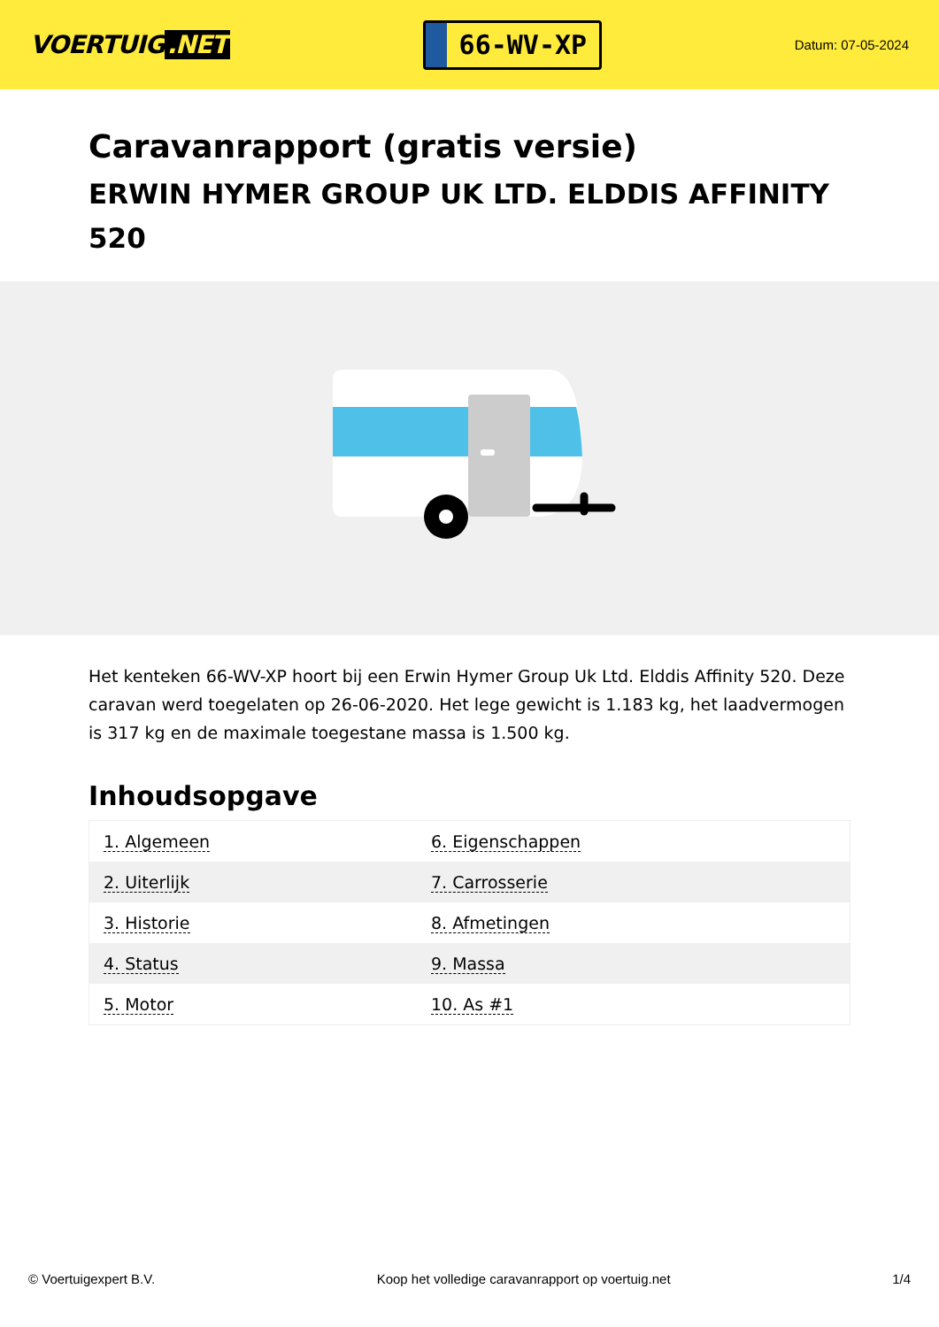VOERTUIG.NET
66-WV-XP
Datum: 07-05-2024
Caravanrapport (gratis versie)
ERWIN HYMER GROUP UK LTD. ELDDIS AFFINITY 520
Het kenteken 66-WV-XP hoort bij een Erwin Hymer Group Uk Ltd. Elddis Affinity 520. Deze caravan werd toegelaten op 26-06-2020. Het lege gewicht is 1.183 kg, het laadvermogen is 317 kg en de maximale toegestane massa is 1.500 kg.
Inhoudsopgave
| 1. Algemeen | 6. Eigenschappen |
| 2. Uiterlijk | 7. Carrosserie |
| 3. Historie | 8. Afmetingen |
| 4. Status | 9. Massa |
| 5. Motor | 10. As #1 |
© Voertuigexpert B.V. Koop het volledige caravanrapport op voertuig.net 1/4